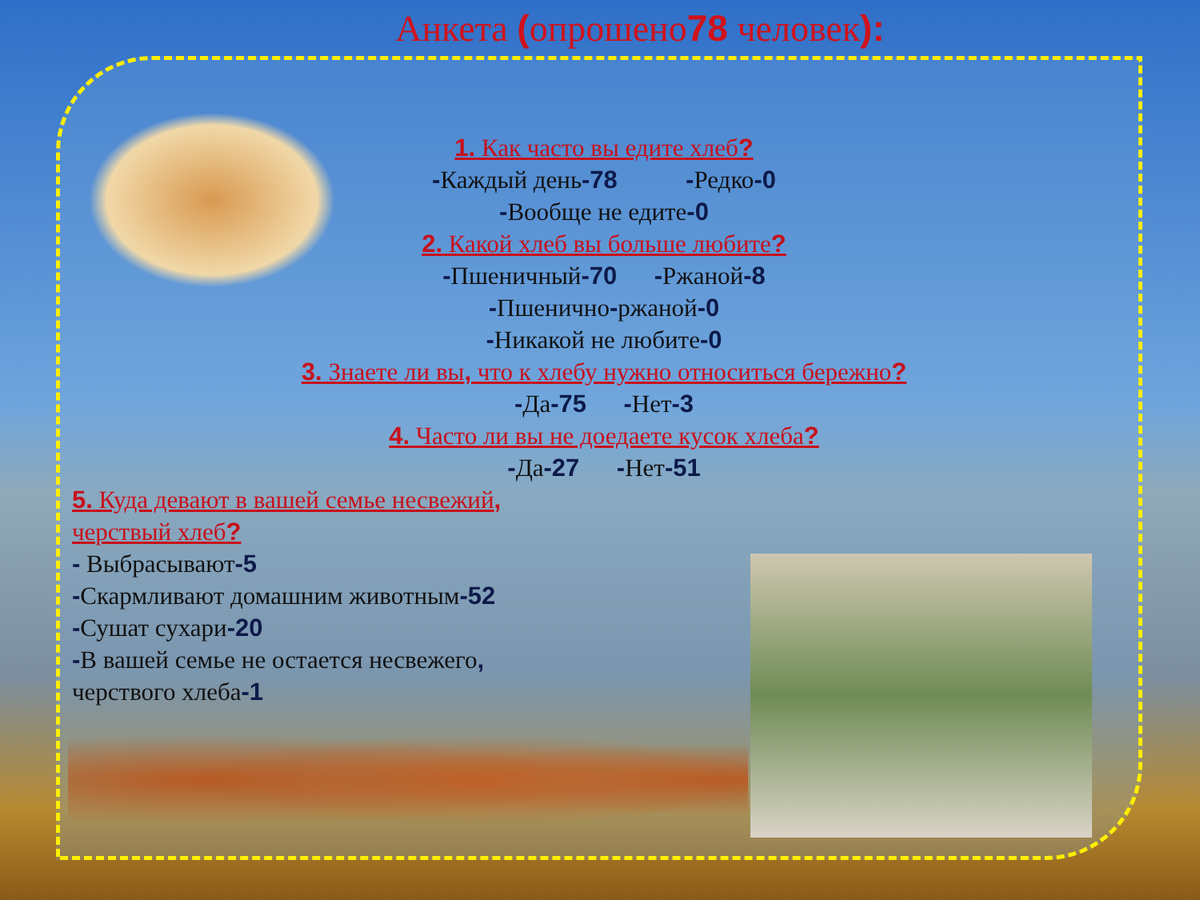Анкета (опрошено78 человек):
1. Как часто вы едите хлеб?
-Каждый день-78 -Редко-0
-Вообще не едите-0
2. Какой хлеб вы больше любите?
-Пшеничный-70 -Ржаной-8
-Пшенично-ржаной-0
-Никакой не любите-0
3. Знаете ли вы, что к хлебу нужно относиться бережно?
-Да-75 -Нет-3
4. Часто ли вы не доедаете кусок хлеба?
-Да-27 -Нет-51
5. Куда девают в вашей семье несвежий,
черствый хлеб?
- Выбрасывают-5
-Скармливают домашним животным-52
-Сушат сухари-20
-В вашей семье не остается несвежего,
черствого хлеба-1